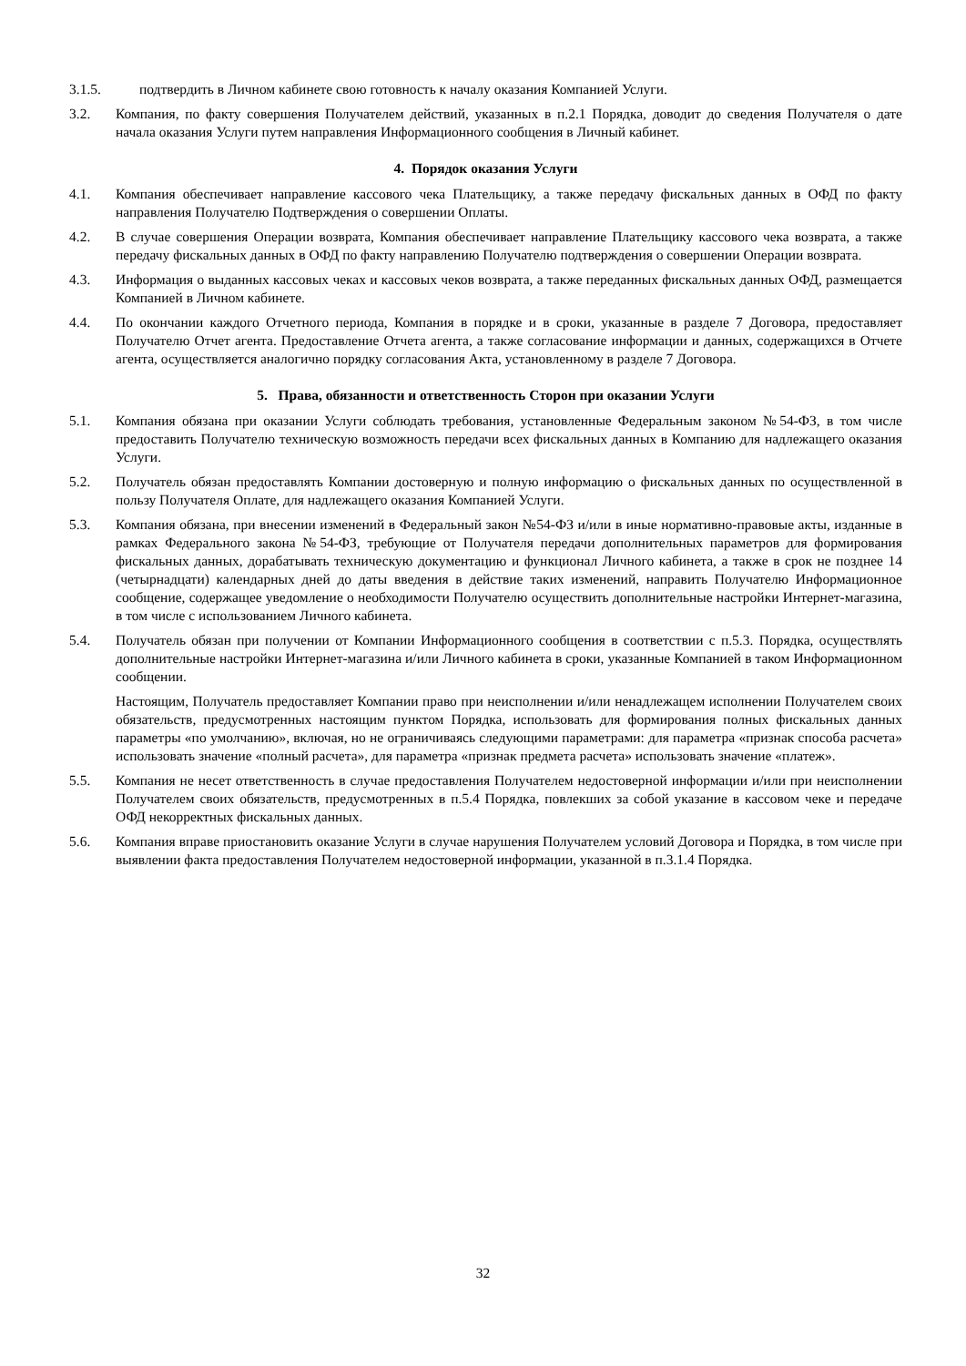3.1.5. подтвердить в Личном кабинете свою готовность к началу оказания Компанией Услуги.
3.2. Компания, по факту совершения Получателем действий, указанных в п.2.1 Порядка, доводит до сведения Получателя о дате начала оказания Услуги путем направления Информационного сообщения в Личный кабинет.
4. Порядок оказания Услуги
4.1. Компания обеспечивает направление кассового чека Плательщику, а также передачу фискальных данных в ОФД по факту направления Получателю Подтверждения о совершении Оплаты.
4.2. В случае совершения Операции возврата, Компания обеспечивает направление Плательщику кассового чека возврата, а также передачу фискальных данных в ОФД по факту направлению Получателю подтверждения о совершении Операции возврата.
4.3. Информация о выданных кассовых чеках и кассовых чеков возврата, а также переданных фискальных данных ОФД, размещается Компанией в Личном кабинете.
4.4. По окончании каждого Отчетного периода, Компания в порядке и в сроки, указанные в разделе 7 Договора, предоставляет Получателю Отчет агента. Предоставление Отчета агента, а также согласование информации и данных, содержащихся в Отчете агента, осуществляется аналогично порядку согласования Акта, установленному в разделе 7 Договора.
5. Права, обязанности и ответственность Сторон при оказании Услуги
5.1. Компания обязана при оказании Услуги соблюдать требования, установленные Федеральным законом №54-ФЗ, в том числе предоставить Получателю техническую возможность передачи всех фискальных данных в Компанию для надлежащего оказания Услуги.
5.2. Получатель обязан предоставлять Компании достоверную и полную информацию о фискальных данных по осуществленной в пользу Получателя Оплате, для надлежащего оказания Компанией Услуги.
5.3. Компания обязана, при внесении изменений в Федеральный закон №54-ФЗ и/или в иные нормативно-правовые акты, изданные в рамках Федерального закона №54-ФЗ, требующие от Получателя передачи дополнительных параметров для формирования фискальных данных, дорабатывать техническую документацию и функционал Личного кабинета, а также в срок не позднее 14 (четырнадцати) календарных дней до даты введения в действие таких изменений, направить Получателю Информационное сообщение, содержащее уведомление о необходимости Получателю осуществить дополнительные настройки Интернет-магазина, в том числе с использованием Личного кабинета.
5.4. Получатель обязан при получении от Компании Информационного сообщения в соответствии с п.5.3. Порядка, осуществлять дополнительные настройки Интернет-магазина и/или Личного кабинета в сроки, указанные Компанией в таком Информационном сообщении.
Настоящим, Получатель предоставляет Компании право при неисполнении и/или ненадлежащем исполнении Получателем своих обязательств, предусмотренных настоящим пунктом Порядка, использовать для формирования полных фискальных данных параметры «по умолчанию», включая, но не ограничиваясь следующими параметрами: для параметра «признак способа расчета» использовать значение «полный расчета», для параметра «признак предмета расчета» использовать значение «платеж».
5.5. Компания не несет ответственность в случае предоставления Получателем недостоверной информации и/или при неисполнении Получателем своих обязательств, предусмотренных в п.5.4 Порядка, повлекших за собой указание в кассовом чеке и передаче ОФД некорректных фискальных данных.
5.6. Компания вправе приостановить оказание Услуги в случае нарушения Получателем условий Договора и Порядка, в том числе при выявлении факта предоставления Получателем недостоверной информации, указанной в п.3.1.4 Порядка.
32